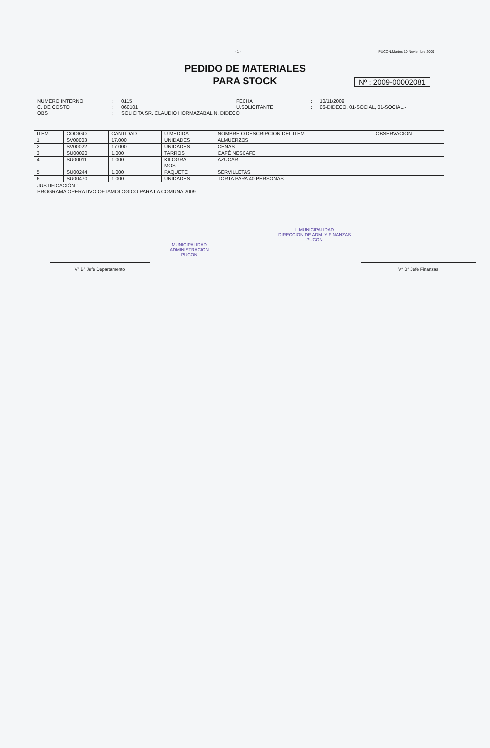- 1 - PUCON,Martes 10 Noviembre 2009
PEDIDO DE MATERIALES
PARA STOCK
Nº : 2009-00002081
NUMERO INTERNO: 0115 FECHA: 10/11/2009 C. DE COSTO: 060101 U.SOLICITANTE: 06-DIDECO, 01-SOCIAL, 01-SOCIAL.- OBS: SOLICITA SR. CLAUDIO HORMAZABAL N. DIDECO
| ITEM | CODIGO | CANTIDAD | U.MEDIDA | NOMBRE O DESCRIPCION DEL ITEM | OBSERVACION |
| --- | --- | --- | --- | --- | --- |
| 1 | SV00003 | 17.000 | UNIDADES | ALMUERZOS | |
| 2 | SV00022 | 17.000 | UNIDADES | CENAS | |
| 3 | SU00020 | 1.000 | TARROS | CAFÉ NESCAFE | |
| 4 | SU00011 | 1.000 | KILOGRA MOS | AZUCAR | |
| 5 | SU00244 | 1.000 | PAQUETE | SERVILLETAS | |
| 6 | SU00470 | 1.000 | UNIDADES | TORTA PARA 40 PERSONAS | |
JUSTIFICACIÓN :
PROGRAMA OPERATIVO OFTAMOLOGICO PARA LA COMUNA 2009
V° B° Jefe Departamento
MUNICIPALIDAD
ADMINISTRACION
PUCON I. MUNICIPALIDAD
DIRECCION DE ADM. Y FINANZAS
PUCON
V° B° Jefe Finanzas